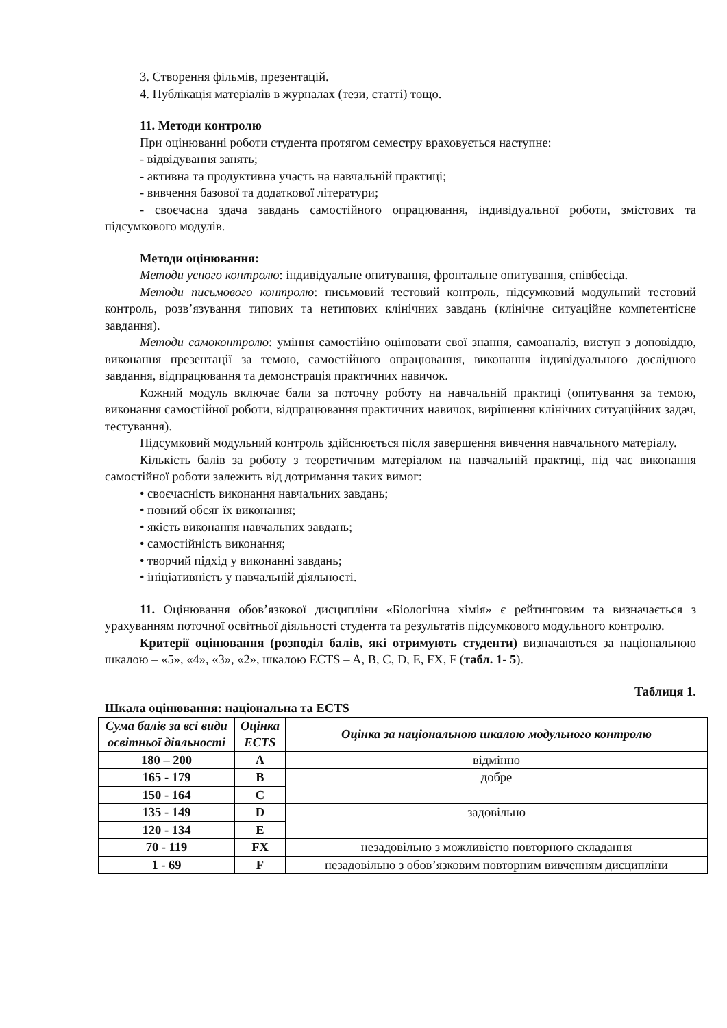3. Створення фільмів, презентацій.
4. Публікація матеріалів в журналах (тези, статті) тощо.
11. Методи контролю
При оцінюванні роботи студента протягом семестру враховується наступне:
- відвідування занять;
- активна та продуктивна участь на навчальній практиці;
- вивчення базової та додаткової літератури;
- своєчасна здача завдань самостійного опрацювання, індивідуальної роботи, змістових та підсумкового модулів.
Методи оцінювання:
Методи усного контролю: індивідуальне опитування, фронтальне опитування, співбесіда.
Методи письмового контролю: письмовий тестовий контроль, підсумковий модульний тестовий контроль, розв’язування типових та нетипових клінічних завдань (клінічне ситуаційне компетентісне завдання).
Методи самоконтролю: уміння самостійно оцінювати свої знання, самоаналіз, виступ з доповіддю, виконання презентації за темою, самостійного опрацювання, виконання індивідуального дослідного завдання, відпрацювання та демонстрація практичних навичок.
Кожний модуль включає бали за поточну роботу на навчальній практиці (опитування за темою, виконання самостійної роботи, відпрацювання практичних навичок, вирішення клінічних ситуаційних задач, тестування).
Підсумковий модульний контроль здійснюється після завершення вивчення навчального матеріалу.
Кількість балів за роботу з теоретичним матеріалом на навчальній практиці, під час виконання самостійної роботи залежить від дотримання таких вимог:
• своєчасність виконання навчальних завдань;
• повний обсяг їх виконання;
• якість виконання навчальних завдань;
• самостійність виконання;
• творчий підхід у виконанні завдань;
• ініціативність у навчальній діяльності.
11. Оцінювання обов’язкової дисципліни «Біологічна хімія» є рейтинговим та визначається з урахуванням поточної освітньої діяльності студента та результатів підсумкового модульного контролю.
Критерії оцінювання (розподіл балів, які отримують студенти) визначаються за національною шкалою – «5», «4», «3», «2», шкалою ECTS – A, B, C, D, E, FX, F (табл. 1- 5).
Таблиця 1.
Шкала оцінювання: національна та ECTS
| Сума балів за всі види освітньої діяльності | Оцінка ECTS | Оцінка за національною шкалою модульного контролю |
| --- | --- | --- |
| 180 – 200 | A | відмінно |
| 165 - 179 | B | добре |
| 150 - 164 | C | |
| 135 - 149 | D | задовільно |
| 120 - 134 | E | |
| 70 - 119 | FX | незадовільно з можливістю повторного складання |
| 1 - 69 | F | незадовільно з обов’язковим повторним вивченням дисципліни |